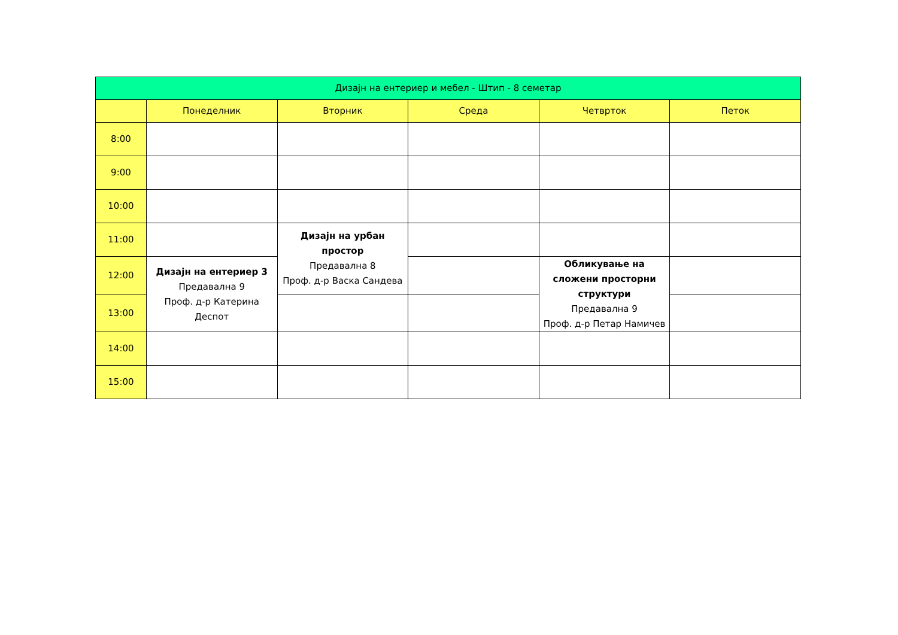| Дизајн на ентериер и мебел - Штип - 8 семетар | | | | | |
| --- | --- | --- | --- | --- | --- |
| | Понеделник | Вторник | Среда | Четврток | Петок |
| 8:00 | | | | | |
| 9:00 | | | | | |
| 10:00 | | | | | |
| 11:00 | | Дизајн на урбан простор Предавална 8 Проф. д-р Васка Сандева | | | |
| 12:00 | Дизајн на ентериер 3 Предавална 9 Проф. д-р Катерина Деспот | | | Обликување на сложени просторни структури Предавална 9 Проф. д-р Петар Намичев | |
| 13:00 | | | | | |
| 14:00 | | | | | |
| 15:00 | | | | | |